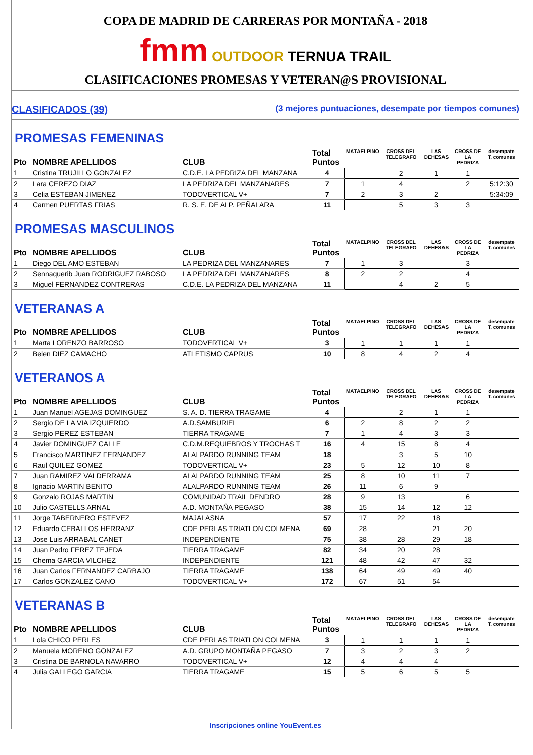COPA DE MADRID DE CARRERAS POR MONTAÑA - 2018
fmm OUTDOOR TERNUA TRAIL
CLASIFICACIONES PROMESAS Y VETERAN@S PROVISIONAL
CLASIFICADOS (39) (3 mejores puntuaciones, desempate por tiempos comunes)
PROMESAS FEMENINAS
| Pto | NOMBRE APELLIDOS | CLUB | Total Puntos | MATAELPINO | CROSS DEL TELEGRAFO | LAS DEHESAS | CROSS DE LA PEDRIZA | desempate T. comunes |
| --- | --- | --- | --- | --- | --- | --- | --- | --- |
| 1 | Cristina TRUJILLO GONZALEZ | C.D.E. LA PEDRIZA DEL MANZANA | 4 | | 2 | 1 | 1 | |
| 2 | Lara CEREZO DIAZ | LA PEDRIZA DEL MANZANARES | 7 | 1 | 4 | | 2 | 5:12:30 |
| 3 | Celia ESTEBAN JIMENEZ | TODOVERTICAL V+ | 7 | 2 | 3 | 2 | | 5:34:09 |
| 4 | Carmen PUERTAS FRIAS | R. S. E. DE ALP. PEÑALARA | 11 | | 5 | 3 | 3 | |
PROMESAS MASCULINOS
| Pto | NOMBRE APELLIDOS | CLUB | Total Puntos | MATAELPINO | CROSS DEL TELEGRAFO | LAS DEHESAS | CROSS DE LA PEDRIZA | desempate T. comunes |
| --- | --- | --- | --- | --- | --- | --- | --- | --- |
| 1 | Diego DEL AMO ESTEBAN | LA PEDRIZA DEL MANZANARES | 7 | 1 | 3 | | 3 | |
| 2 | Sennaquerib Juan RODRIGUEZ RABOSO | LA PEDRIZA DEL MANZANARES | 8 | 2 | 2 | | 4 | |
| 3 | Miguel FERNANDEZ CONTRERAS | C.D.E. LA PEDRIZA DEL MANZANA | 11 | | 4 | 2 | 5 | |
VETERANAS A
| Pto | NOMBRE APELLIDOS | CLUB | Total Puntos | MATAELPINO | CROSS DEL TELEGRAFO | LAS DEHESAS | CROSS DE LA PEDRIZA | desempate T. comunes |
| --- | --- | --- | --- | --- | --- | --- | --- | --- |
| 1 | Marta LORENZO BARROSO | TODOVERTICAL V+ | 3 | 1 | 1 | 1 | 1 | |
| 2 | Belen DIEZ CAMACHO | ATLETISMO CAPRUS | 10 | 8 | 4 | 2 | 4 | |
VETERANOS A
| Pto | NOMBRE APELLIDOS | CLUB | Total Puntos | MATAELPINO | CROSS DEL TELEGRAFO | LAS DEHESAS | CROSS DE LA PEDRIZA | desempate T. comunes |
| --- | --- | --- | --- | --- | --- | --- | --- | --- |
| 1 | Juan Manuel AGEJAS DOMINGUEZ | S. A. D. TIERRA TRAGAME | 4 | | 2 | 1 | 1 | |
| 2 | Sergio DE LA VIA IZQUIERDO | A.D.SAMBURIEL | 6 | 2 | 8 | 2 | 2 | |
| 3 | Sergio PEREZ ESTEBAN | TIERRA TRAGAME | 7 | 1 | 4 | 3 | 3 | |
| 4 | Javier DOMINGUEZ CALLE | C.D.M.REQUIEBROS Y TROCHAS T | 16 | 4 | 15 | 8 | 4 | |
| 5 | Francisco MARTINEZ FERNANDEZ | ALALPARDO RUNNING TEAM | 18 | | 3 | 5 | 10 | |
| 6 | Raul QUILEZ GOMEZ | TODOVERTICAL V+ | 23 | 5 | 12 | 10 | 8 | |
| 7 | Juan RAMIREZ VALDERRAMA | ALALPARDO RUNNING TEAM | 25 | 8 | 10 | 11 | 7 | |
| 8 | Ignacio MARTIN BENITO | ALALPARDO RUNNING TEAM | 26 | 11 | 6 | 9 | | |
| 9 | Gonzalo ROJAS MARTIN | COMUNIDAD TRAIL DENDRO | 28 | 9 | 13 | | 6 | |
| 10 | Julio CASTELLS ARNAL | A.D. MONTAÑA PEGASO | 38 | 15 | 14 | 12 | 12 | |
| 11 | Jorge TABERNERO ESTEVEZ | MAJALASNA | 57 | 17 | 22 | 18 | | |
| 12 | Eduardo CEBALLOS HERRANZ | CDE PERLAS TRIATLON COLMENA | 69 | 28 | | 21 | 20 | |
| 13 | Jose Luis ARRABAL CANET | INDEPENDIENTE | 75 | 38 | 28 | 29 | 18 | |
| 14 | Juan Pedro FEREZ TEJEDA | TIERRA TRAGAME | 82 | 34 | 20 | 28 | | |
| 15 | Chema GARCIA VILCHEZ | INDEPENDIENTE | 121 | 48 | 42 | 47 | 32 | |
| 16 | Juan Carlos FERNANDEZ CARBAJO | TIERRA TRAGAME | 138 | 64 | 49 | 49 | 40 | |
| 17 | Carlos GONZALEZ CANO | TODOVERTICAL V+ | 172 | 67 | 51 | 54 | | |
VETERANAS B
| Pto | NOMBRE APELLIDOS | CLUB | Total Puntos | MATAELPINO | CROSS DEL TELEGRAFO | LAS DEHESAS | CROSS DE LA PEDRIZA | desempate T. comunes |
| --- | --- | --- | --- | --- | --- | --- | --- | --- |
| 1 | Lola CHICO PERLES | CDE PERLAS TRIATLON COLMENA | 3 | 1 | 1 | 1 | 1 | |
| 2 | Manuela MORENO GONZALEZ | A.D. GRUPO MONTAÑA PEGASO | 7 | 3 | 2 | 3 | 2 | |
| 3 | Cristina DE BARNOLA NAVARRO | TODOVERTICAL V+ | 12 | 4 | 4 | 4 | | |
| 4 | Julia GALLEGO GARCIA | TIERRA TRAGAME | 15 | 5 | 6 | 5 | 5 | |
Inscripciones online YouEvent.es